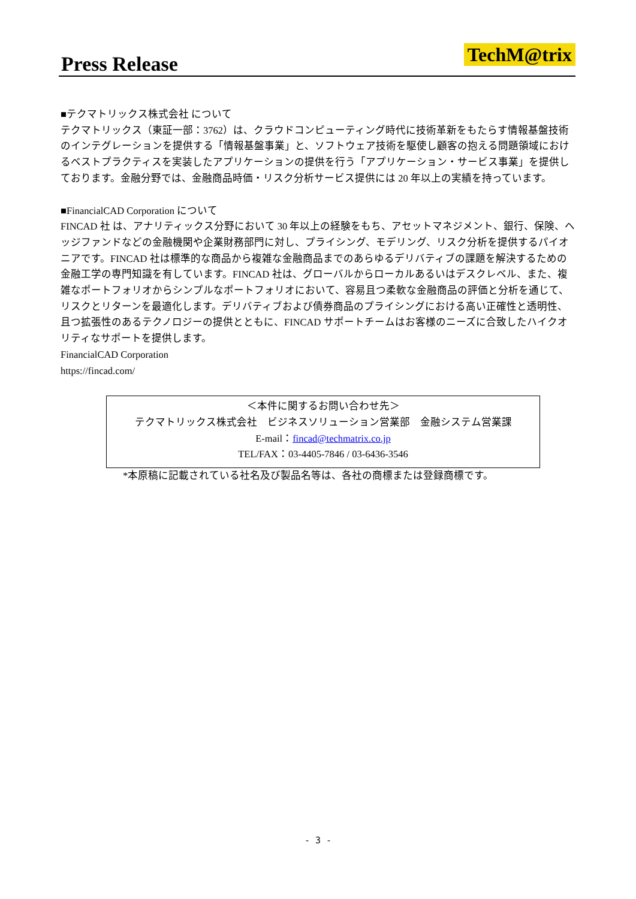Press Release TechM@trix
■テクマトリックス株式会社 について
テクマトリックス（東証一部：3762）は、クラウドコンピューティング時代に技術革新をもたらす情報基盤技術のインテグレーションを提供する「情報基盤事業」と、ソフトウェア技術を駆使し顧客の抱える問題領域におけるベストプラクティスを実装したアプリケーションの提供を行う「アプリケーション・サービス事業」を提供しております。金融分野では、金融商品時価・リスク分析サービス提供には 20 年以上の実績を持っています。
■FinancialCAD Corporation について
FINCAD 社 は、アナリティックス分野において 30 年以上の経験をもち、アセットマネジメント、銀行、保険、ヘッジファンドなどの金融機関や企業財務部門に対し、プライシング、モデリング、リスク分析を提供するパイオニアです。FINCAD 社は標準的な商品から複雑な金融商品までのあらゆるデリバティブの課題を解決するための金融工学の専門知識を有しています。FINCAD 社は、グローバルからローカルあるいはデスクレベル、また、複雑なポートフォリオからシンプルなポートフォリオにおいて、容易且つ柔軟な金融商品の評価と分析を通じて、リスクとリターンを最適化します。デリバティブおよび債券商品のプライシングにおける高い正確性と透明性、且つ拡張性のあるテクノロジーの提供とともに、FINCAD サポートチームはお客様のニーズに合致したハイクオリティなサポートを提供します。
FinancialCAD Corporation
https://fincad.com/
＜本件に関するお問い合わせ先＞
テクマトリックス株式会社　ビジネスソリューション営業部　金融システム営業課
E-mail：fincad@techmatrix.co.jp
TEL/FAX：03-4405-7846 / 03-6436-3546
*本原稿に記載されている社名及び製品名等は、各社の商標または登録商標です。
- 3 -